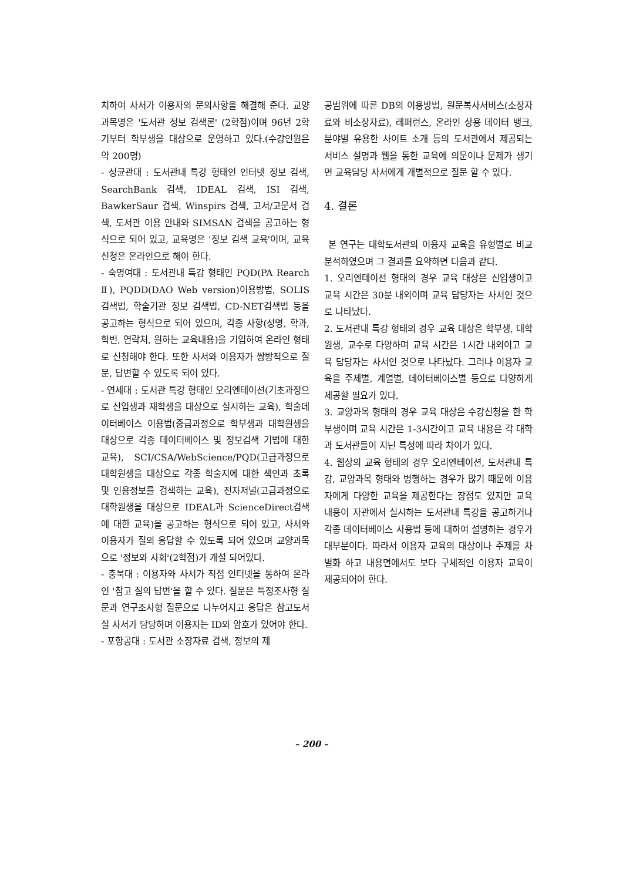치하여 사서가 이용자의 문의사항을 해결해 준다. 교양과목명은 '도서관 정보 검색론' (2학점)이며 96년 2학기부터 학부생을 대상으로 운영하고 있다.(수강인원은 약 200명)
- 성균관대 : 도서관내 특강 형태인 인터넷 정보 검색, SearchBank 검색, IDEAL 검색, ISI 검색, BawkerSaur 검색, Winspirs 검색, 고서/고문서 검색, 도서관 이용 안내와 SIMSAN 검색을 공고하는 형식으로 되어 있고, 교육명은 '정보 검색 교육'이며, 교육 신청은 온라인으로 해야 한다.
- 숙명여대 : 도서관내 특강 형태인 PQD(PA Rearch Ⅱ), PQDD(DAO Web version)이용방법, SOLIS 검색법, 학술기관 정보 검색법, CD-NET검색법 등을 공고하는 형식으로 되어 있으며, 각종 사항(성명, 학과, 학번, 연락처, 원하는 교육내용)을 기입하여 온라인 형태로 신청해야 한다. 또한 사서와 이용자가 쌍방적으로 질문, 답변할 수 있도록 되어 있다.
- 연세대 : 도서관 특강 형태인 오리엔테이션(기초과정으로 신입생과 재학생을 대상으로 실시하는 교육), 학술데이터베이스 이용법(중급과정으로 학부생과 대학원생을 대상으로 각종 데이터베이스 및 정보검색 기법에 대한 교육), SCI/CSA/WebScience/PQD(고급과정으로 대학원생을 대상으로 각종 학술지에 대한 색인과 초록 및 인용정보를 검색하는 교육), 전자저널(고급과정으로 대학원생을 대상으로 IDEAL과 ScienceDirect검색에 대한 교육)을 공고하는 형식으로 되어 있고, 사서와 이용자가 질의 응답할 수 있도록 되어 있으며 교양과목으로 '정보와 사회'(2학점)가 개설 되어있다.
- 충북대 : 이용자와 사서가 직접 인터넷을 통하여 온라인 '참고 질의 답변'을 할 수 있다. 질문은 특정조사형 질문과 연구조사형 질문으로 나누어지고 응답은 참고도서실 사서가 담당하며 이용자는 ID와 암호가 있어야 한다.
- 포항공대 : 도서관 소장자료 검색, 정보의 제
공범위에 따른 DB의 이용방법, 원문복사서비스(소장자료와 비소장자료), 레퍼런스, 온라인 상용 데이터 뱅크, 분야별 유용한 사이트 소개 등의 도서관에서 제공되는 서비스 설명과 웹을 통한 교육에 의문이나 문제가 생기면 교육담당 사서에게 개별적으로 질문 할 수 있다.
4. 결론
본 연구는 대학도서관의 이용자 교육을 유형별로 비교 분석하였으며 그 결과를 요약하면 다음과 같다.
1. 오리엔테이션 형태의 경우 교육 대상은 신입생이고 교육 시간은 30분 내외이며 교육 담당자는 사서인 것으로 나타났다.
2. 도서관내 특강 형태의 경우 교육 대상은 학부생, 대학원생, 교수로 다양하며 교육 시간은 1시간 내외이고 교육 담당자는 사서인 것으로 나타났다. 그러나 이용자 교육을 주제별, 계열별, 데이터베이스별 등으로 다양하게 제공할 필요가 있다.
3. 교양과목 형태의 경우 교육 대상은 수강신청을 한 학부생이며 교육 시간은 1-3시간이고 교육 내용은 각 대학과 도서관들이 지닌 특성에 따라 차이가 있다.
4. 웹상의 교육 형태의 경우 오리엔테이션, 도서관내 특강, 교양과목 형태와 병행하는 경우가 많기 때문에 이용자에게 다양한 교육을 제공한다는 장점도 있지만 교육 내용이 자관에서 실시하는 도서관내 특강을 공고하거나 각종 데이터베이스 사용법 등에 대하여 설명하는 경우가 대부분이다. 따라서 이용자 교육의 대상이나 주제를 차별화 하고 내용면에서도 보다 구체적인 이용자 교육이 제공되어야 한다.
– 200 –